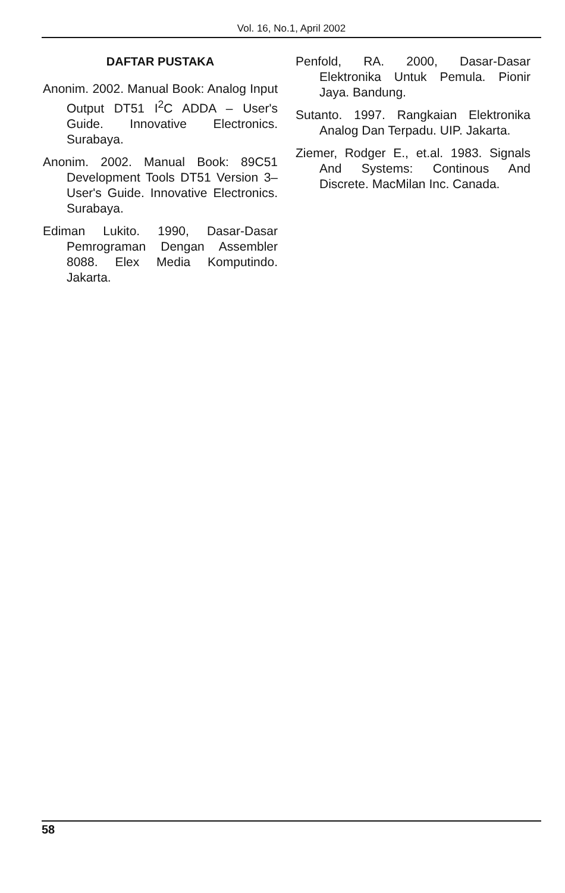Vol. 16, No.1, April 2002
DAFTAR PUSTAKA
Anonim. 2002. Manual Book: Analog Input Output DT51 I<sup>2</sup>C ADDA – User's Guide. Innovative Electronics. Surabaya.
Anonim. 2002. Manual Book: 89C51 Development Tools DT51 Version 3– User's Guide. Innovative Electronics. Surabaya.
Ediman Lukito. 1990, Dasar-Dasar Pemrograman Dengan Assembler 8088. Elex Media Komputindo. Jakarta.
Penfold, RA. 2000, Dasar-Dasar Elektronika Untuk Pemula. Pionir Jaya. Bandung.
Sutanto. 1997. Rangkaian Elektronika Analog Dan Terpadu. UIP. Jakarta.
Ziemer, Rodger E., et.al. 1983. Signals And Systems: Continous And Discrete. MacMilan Inc. Canada.
58